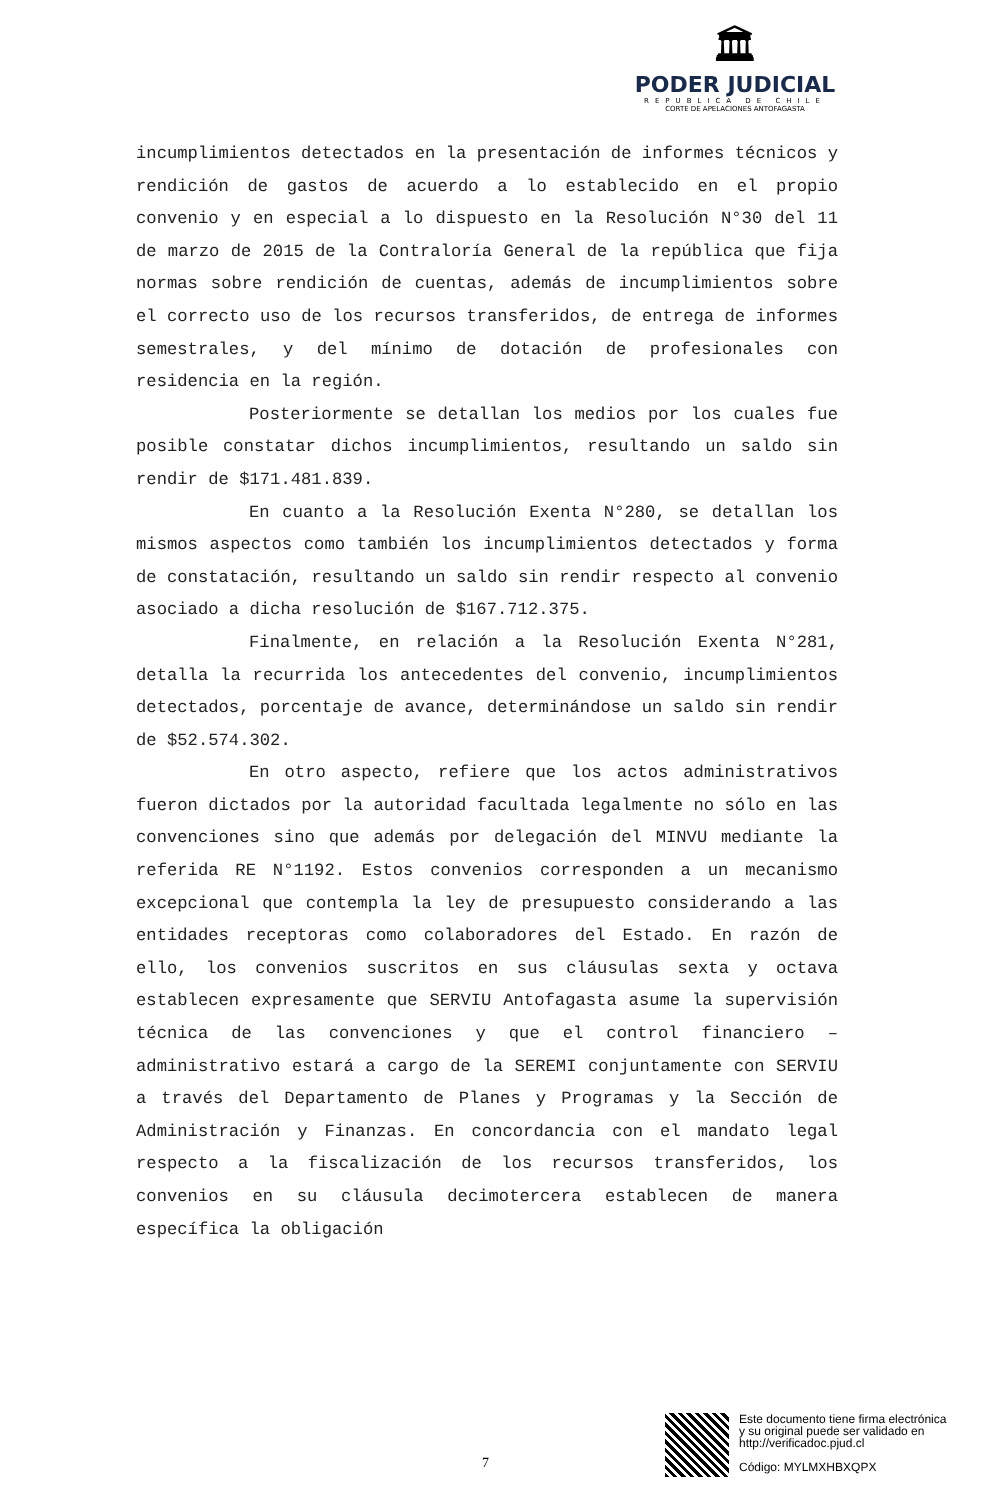🏛
PODER JUDICIAL
REPUBLICA DE CHILE
CORTE DE APELACIONES ANTOFAGASTA
incumplimientos detectados en la presentación de informes técnicos y rendición de gastos de acuerdo a lo establecido en el propio convenio y en especial a lo dispuesto en la Resolución N°30 del 11 de marzo de 2015 de la Contraloría General de la república que fija normas sobre rendición de cuentas, además de incumplimientos sobre el correcto uso de los recursos transferidos, de entrega de informes semestrales, y del mínimo de dotación de profesionales con residencia en la región.
Posteriormente se detallan los medios por los cuales fue posible constatar dichos incumplimientos, resultando un saldo sin rendir de $171.481.839.
En cuanto a la Resolución Exenta N°280, se detallan los mismos aspectos como también los incumplimientos detectados y forma de constatación, resultando un saldo sin rendir respecto al convenio asociado a dicha resolución de $167.712.375.
Finalmente, en relación a la Resolución Exenta N°281, detalla la recurrida los antecedentes del convenio, incumplimientos detectados, porcentaje de avance, determinándose un saldo sin rendir de $52.574.302.
En otro aspecto, refiere que los actos administrativos fueron dictados por la autoridad facultada legalmente no sólo en las convenciones sino que además por delegación del MINVU mediante la referida RE N°1192. Estos convenios corresponden a un mecanismo excepcional que contempla la ley de presupuesto considerando a las entidades receptoras como colaboradores del Estado. En razón de ello, los convenios suscritos en sus cláusulas sexta y octava establecen expresamente que SERVIU Antofagasta asume la supervisión técnica de las convenciones y que el control financiero – administrativo estará a cargo de la SEREMI conjuntamente con SERVIU a través del Departamento de Planes y Programas y la Sección de Administración y Finanzas. En concordancia con el mandato legal respecto a la fiscalización de los recursos transferidos, los convenios en su cláusula decimotercera establecen de manera específica la obligación
7
Este documento tiene firma electrónica
y su original puede ser validado en
http://verificadoc.pjud.cl
Código: MYLMXHBXQPX